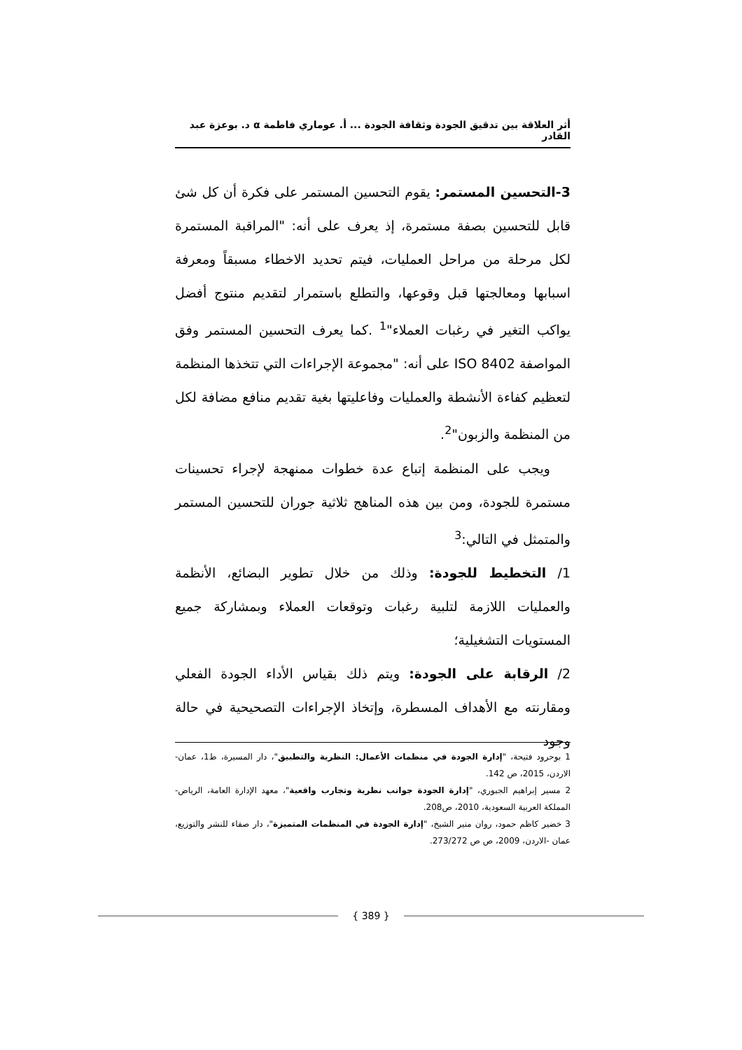أثر العلاقة بين تدقيق الجودة وثقافة الجودة ... أ. عوماري فاطمة α د. بوعزة عبد القادر
3-التحسين المستمر: يقوم التحسين المستمر على فكرة أن كل شئ قابل للتحسين بصفة مستمرة، إذ يعرف على أنه: "المراقبة المستمرة لكل مرحلة من مراحل العمليات، فيتم تحديد الاخطاء مسبقاً ومعرفة اسبابها ومعالجتها قبل وقوعها، والتطلع باستمرار لتقديم منتوج أفضل يواكب التغير في رغبات العملاء"<sup>1</sup> .كما يعرف التحسين المستمر وفق المواصفة ISO 8402 على أنه: "مجموعة الإجراءات التي تتخذها المنظمة لتعظيم كفاءة الأنشطة والعمليات وفاعليتها بغية تقديم منافع مضافة لكل من المنظمة والزبون"<sup>2</sup>.
ويجب على المنظمة إتباع عدة خطوات ممنهجة لإجراء تحسينات مستمرة للجودة، ومن بين هذه المناهج ثلاثية جوران للتحسين المستمر والمتمثل في التالي:<sup>3</sup>
1/ التخطيط للجودة: وذلك من خلال تطوير البضائع، الأنظمة والعمليات اللازمة لتلبية رغبات وتوقعات العملاء وبمشاركة جميع المستويات التشغيلية؛
2/ الرقابة على الجودة: ويتم ذلك بقياس الأداء الجودة الفعلي ومقارنته مع الأهداف المسطرة، وإتخاذ الإجراءات التصحيحية في حالة وجود
1 بوحرود فتيحة، "إدارة الجودة في منظمات الأعمال: النظرية والتطبيق"، دار المسيرة، ط1، عمان-الاردن، 2015، ص 142.
2 مسير إبراهيم الجبوري، "إدارة الجودة جوانب نظرية وتجارب واقعية"، معهد الإدارة العامة، الرياض-المملكة العربية السعودية، 2010، ص208.
3 خضير كاظم حمود، روان منير الشيخ، "إدارة الجودة في المنظمات المتميزة"، دار صفاء للنشر والتوزيع، عمان -الاردن، 2009، ص ص 273/272.
{ 389 }